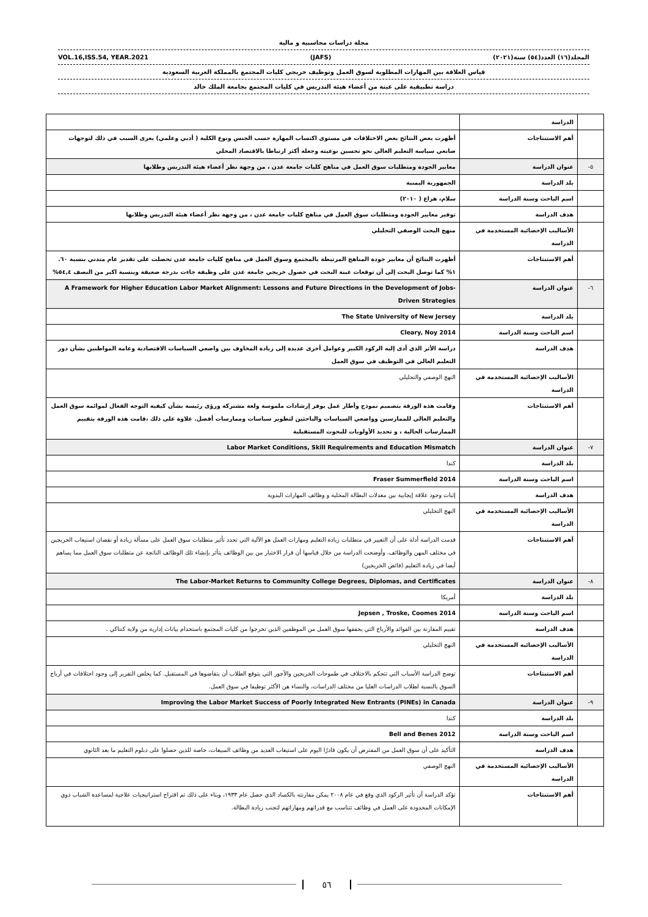مجلة دراسات محاسبية و مالية
VOL.16,ISS.54, YEAR.2021 (JAFS) المجلد(١٦) العدد(٥٤) سنة(٢٠٢١)
قياس العلاقة بين المهارات المطلوبة لسوق العمل وتوظيف خريجي كليات المجتمع بالمملكة العربية السعودية
دراسة تطبيقية على عينة من أعضاء هيئة التدريس في كليات المجتمع بجامعة الملك خالد
| | الدراسة | |
| | أهم الاستنتاجات | أظهرت بعض النتائج بعض الاختلافات في مستوى اكتساب المهارة حسب الجنس ونوع الكلية ( أدبي وعلمي) يعزى السبب في ذلك لتوجهات صانعي سياسة التعليم العالي نحو تحسين نوعيته وجعله أكثر ارتباطا بالاقتصاد المحلي |
| ٥- | عنوان الدراسة | معايير الجودة ومتطلبات سوق العمل في مناهج كليات جامعة عدن ، من وجهة نظر أعضاء هيئة التدريس وطلابها |
| | بلد الدراسة | الجمهورية اليمنية |
| | اسم الباحث وسنة الدراسة | سلام، هزاع ( ٢٠١٠) |
| | هدف الدراسة | توفير معايير الجودة ومتطلبات سوق العمل في مناهج كليات جامعة عدن ، من وجهة نظر أعضاء هيئة التدريس وطلابها |
| | الأساليب الإحصائية المستخدمة في الدراسة | منهج البحث الوصفي التحليلي |
| | أهم الاستنتاجات | أظهرت النتائج أن معايير جودة المناهج المرتبطة بالمجتمع وسوق العمل في مناهج كليات جامعة عدن تحصلت على تقدير عام متدني بنسبة ٦٠. ١% كما توصل البحث إلى أن توقعات عينة البحث في حصول خريجي جامعة عدن على وظيفة جاءت بدرجة ضعيفة وبنسبة اكبر من النصف ٥٤,٤% |
| ٦- | عنوان الدراسة | A Framework for Higher Education Labor Market Alignment: Lessons and Future Directions in the Development of Jobs-Driven Strategies |
| | بلد الدراسة | The State University of New Jersey |
| | اسم الباحث وسنة الدراسة | Cleary, Noy 2014 |
| | هدف الدراسة | دراسة الأثر الذي أدى إليه الركود الكبير وعوامل أخرى عديدة إلى زيادة المخاوف بين واضعي السياسات الاقتصادية وعامة المواطنين بشأن دور التعليم العالي في التوظيف في سوق العمل |
| | الأساليب الإحصائية المستخدمة في الدراسة | النهج الوصفي والتحليلي |
| | أهم الاستنتاجات | وقامت هذه الورقة بتصميم نموذج وأطار عمل يوفر إرشادات ملموسة ولغة مشتركة ورؤى رئيسة بشأن كيفية التوجه الفعال لموائمة سوق العمل والتعليم العالي للممارسين وواضعي السياسات والباحثين لتطوير سياسات وممارسات أفضل. علاوة على ذلك ،قامت هذه الورقة بتقييم الممارسات الحالية ، و تحديد الأولويات للبحوث المستقبلية |
| ٧- | عنوان الدراسة | Labor Market Conditions, Skill Requirements and Education Mismatch |
| | بلد الدراسة | كندا |
| | اسم الباحث وسنة الدراسة | Fraser Summerfield 2014 |
| | هدف الدراسة | إثبات وجود علاقة إيجابية بين معدلات البطالة المحلية و وظائف المهارات اليدوية |
| | الأساليب الإحصائية المستخدمة في الدراسة | النهج التحليلي |
| | أهم الاستنتاجات | قدمت الدراسة أدلة على أن التغيير في متطلبات زيادة التعليم ومهارات العمل هو الآلية التي تحدد تأثير متطلبات سوق العمل على مسألة زيادة أو نقصان استيعاب الخريجين في مختلف المهن والوظائف. وأوضحت الدراسة من خلال قياسها أن قرار الاختيار من بين الوظائف يتأثر بإنشاء تلك الوظائف الناتجة عن متطلبات سوق العمل مما يساهم أيضا في زيادة التعليم (فائض الخريجين) |
| ٨- | عنوان الدراسة | The Labor-Market Returns to Community College Degrees, Diplomas, and Certificates |
| | بلد الدراسة | أمريكا |
| | اسم الباحث وسنة الدراسة | Jepsen , Troske, Coomes 2014 |
| | هدف الدراسة | تقييم المقارنة بين الفوائد والأرباح التي يحققها سوق العمل من الموظفين الذين تخرجوا من كليات المجتمع باستخدام بيانات إدارية من ولاية كنتاكي . |
| | الأساليب الإحصائية المستخدمة في الدراسة | النهج التحليلي |
| | أهم الاستنتاجات | توضح الدراسة الأسباب التي تتحكم بالاختلاف في طموحات الخريجين والأجور التي يتوقع الطلاب أن يتقاضوها في المستقبل. كما يخلص التقرير إلى وجود اختلافات في أرباح السوق بالنسبة لطلاب الدراسات العليا من مختلف الدراسات، والنساء هن الأكثر توظيفا في سوق العمل. |
| ٩- | عنوان الدراسة | Improving the Labor Market Success of Poorly Integrated New Entrants (PINEs) in Canada |
| | بلد الدراسة | كندا |
| | اسم الباحث وسنة الدراسة | Bell and Benes 2012 |
| | هدف الدراسة | التأكيد على أن سوق العمل من المفترض أن يكون قادرًا اليوم على استيعاب العديد من وظائف المبيعات، خاصة للذين حصلوا على دبلوم التعليم ما بعد الثانوي |
| | الأساليب الإحصائية المستخدمة في الدراسة | النهج الوصفي |
| | أهم الاستنتاجات | تؤكد الدراسة أن تأثير الركود الذي وقع في عام ٢٠٠٨ يمكن مقارنته بالكساد الذي حصل عام ١٩٣٣، وبناء على ذلك تم اقتراح استراتيجيات علاجية لمساعدة الشباب ذوي الإمكانات المحدودة على العمل في وظائف تتناسب مع قدراتهم ومهاراتهم لتجنب زيادة البطالة. |
٥٦